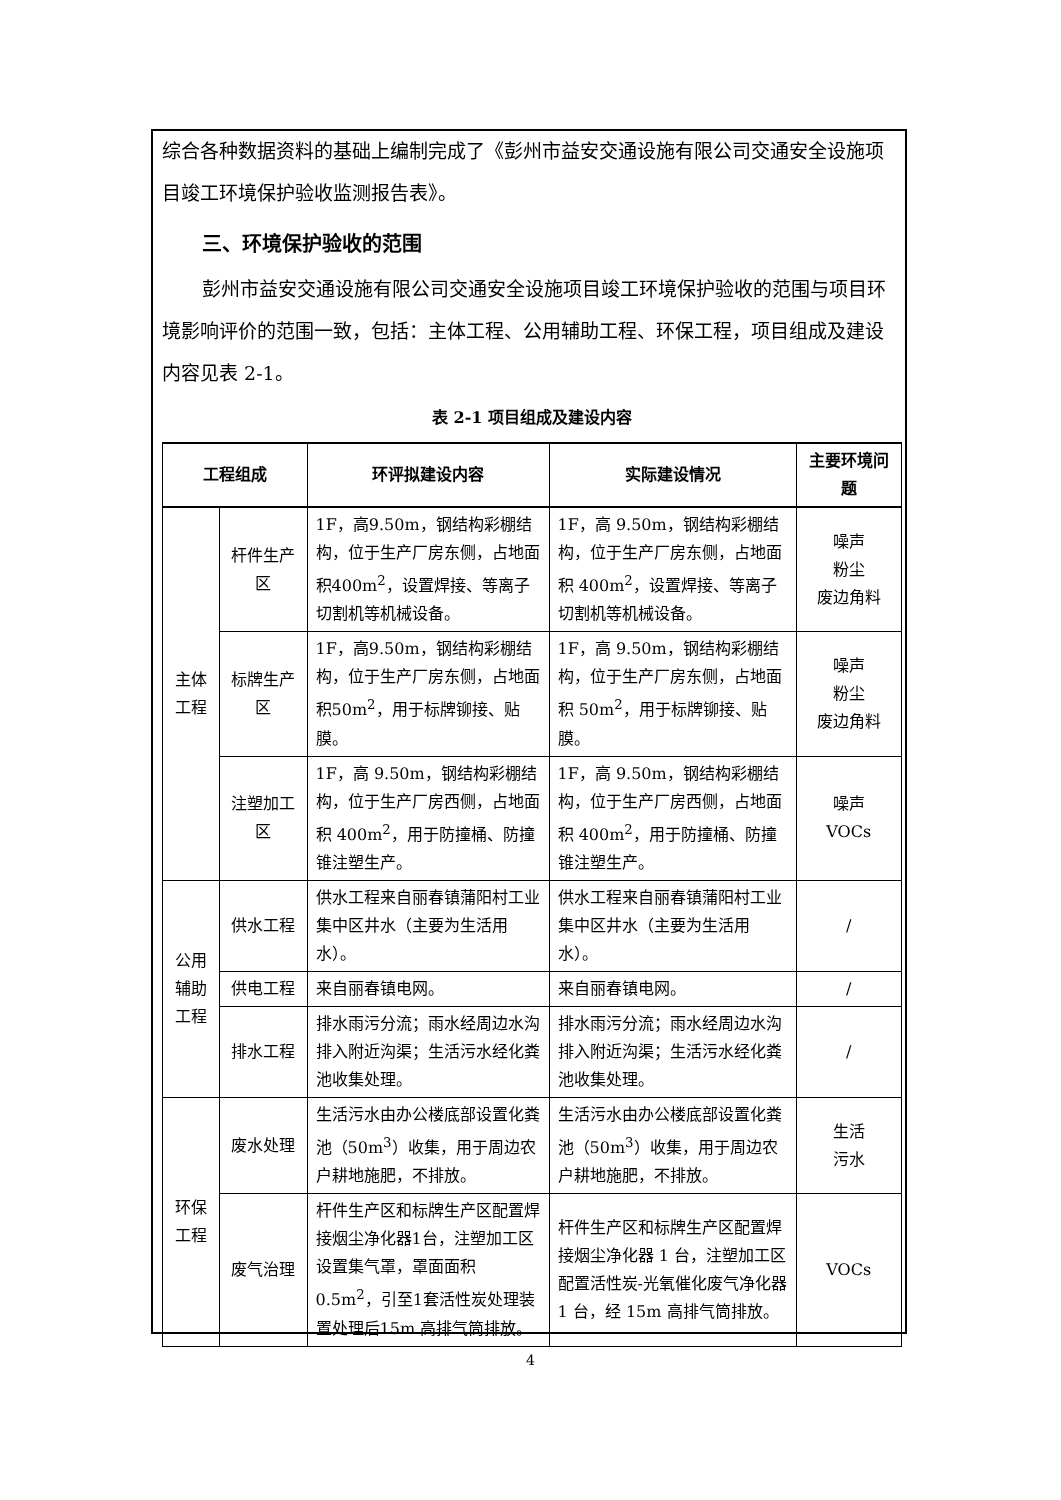综合各种数据资料的基础上编制完成了《彭州市益安交通设施有限公司交通安全设施项目竣工环境保护验收监测报告表》。
三、环境保护验收的范围
彭州市益安交通设施有限公司交通安全设施项目竣工环境保护验收的范围与项目环境影响评价的范围一致，包括：主体工程、公用辅助工程、环保工程，项目组成及建设内容见表 2-1。
表 2-1 项目组成及建设内容
| 工程组成 | | 环评拟建设内容 | 实际建设情况 | 主要环境问题 |
| --- | --- | --- | --- | --- |
| 主体工程 | 杆件生产区 | 1F，高9.50m，钢结构彩棚结构，位于生产厂房东侧，占地面积400m<sup>2</sup>，设置焊接、等离子切割机等机械设备。 | 1F，高 9.50m，钢结构彩棚结构，位于生产厂房东侧，占地面积 400m<sup>2</sup>，设置焊接、等离子切割机等机械设备。 | 噪声 粉尘 废边角料 |
| | 标牌生产区 | 1F，高9.50m，钢结构彩棚结构，位于生产厂房东侧，占地面积50m<sup>2</sup>，用于标牌铆接、贴膜。 | 1F，高 9.50m，钢结构彩棚结构，位于生产厂房东侧，占地面积 50m<sup>2</sup>，用于标牌铆接、贴膜。 | 噪声 粉尘 废边角料 |
| | 注塑加工区 | 1F，高 9.50m，钢结构彩棚结构，位于生产厂房西侧，占地面积 400m<sup>2</sup>，用于防撞桶、防撞锥注塑生产。 | 1F，高 9.50m，钢结构彩棚结构，位于生产厂房西侧，占地面积 400m<sup>2</sup>，用于防撞桶、防撞锥注塑生产。 | 噪声 VOCs |
| 公用辅助工程 | 供水工程 | 供水工程来自丽春镇蒲阳村工业集中区井水（主要为生活用水）。 | 供水工程来自丽春镇蒲阳村工业集中区井水（主要为生活用水）。 | / |
| | 供电工程 | 来自丽春镇电网。 | 来自丽春镇电网。 | / |
| | 排水工程 | 排水雨污分流；雨水经周边水沟排入附近沟渠；生活污水经化粪池收集处理。 | 排水雨污分流；雨水经周边水沟排入附近沟渠；生活污水经化粪池收集处理。 | / |
| 环保工程 | 废水处理 | 生活污水由办公楼底部设置化粪池（50m<sup>3</sup>）收集，用于周边农户耕地施肥，不排放。 | 生活污水由办公楼底部设置化粪池（50m<sup>3</sup>）收集，用于周边农户耕地施肥，不排放。 | 生活 污水 |
| | 废气治理 | 杆件生产区和标牌生产区配置焊接烟尘净化器1台，注塑加工区设置集气罩，罩面面积0.5m<sup>2</sup>，引至1套活性炭处理装置处理后15m 高排气筒排放。 | 杆件生产区和标牌生产区配置焊接烟尘净化器 1 台，注塑加工区配置活性炭-光氧催化废气净化器 1 台，经 15m 高排气筒排放。 | VOCs |
4